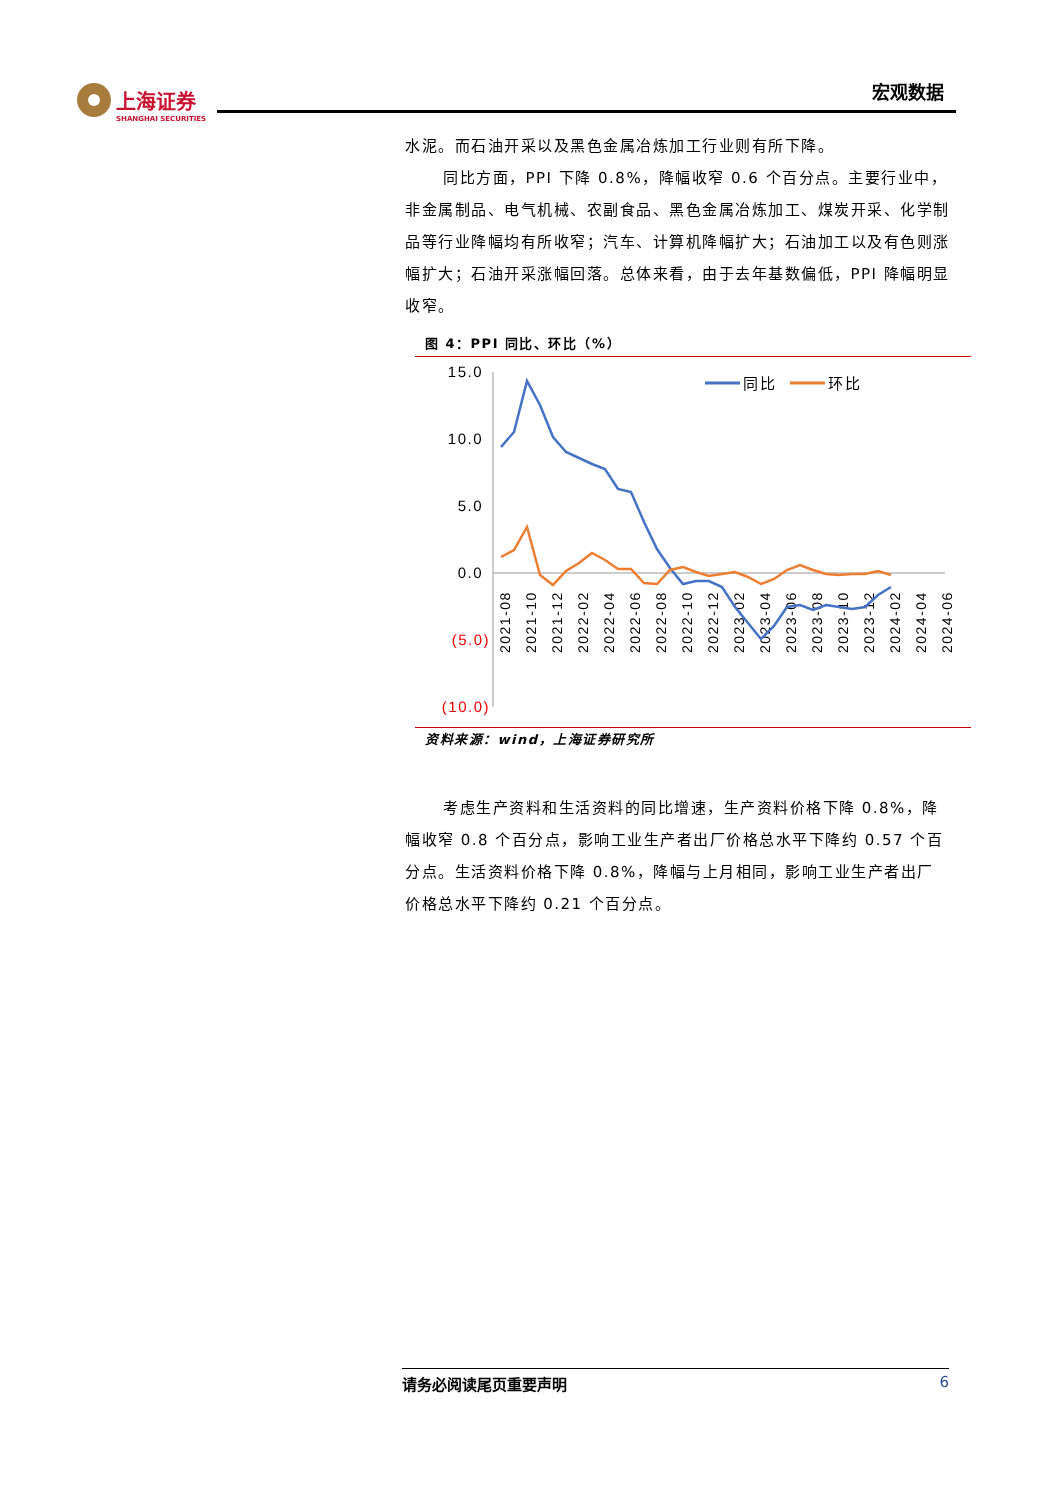上海证券
SHANGHAI SECURITIES
宏观数据
水泥。而石油开采以及黑色金属冶炼加工行业则有所下降。
同比方面，PPI 下降 0.8%，降幅收窄 0.6 个百分点。主要行业中，非金属制品、电气机械、农副食品、黑色金属冶炼加工、煤炭开采、化学制品等行业降幅均有所收窄；汽车、计算机降幅扩大；石油加工以及有色则涨幅扩大；石油开采涨幅回落。总体来看，由于去年基数偏低，PPI 降幅明显收窄。
图 4：PPI 同比、环比（%）
15.0
10.0
5.0
0.0
(5.0)
(10.0)
2021-08
2021-10
2021-12
2022-02
2022-04
2022-06
2022-08
2022-10
2022-12
2023-02
2023-04
2023-06
2023-08
2023-10
2023-12
2024-02
2024-04
2024-06
同比
环比
资料来源：wind，上海证券研究所
考虑生产资料和生活资料的同比增速，生产资料价格下降 0.8%，降幅收窄 0.8 个百分点，影响工业生产者出厂价格总水平下降约 0.57 个百分点。生活资料价格下降 0.8%，降幅与上月相同，影响工业生产者出厂价格总水平下降约 0.21 个百分点。
请务必阅读尾页重要声明 6